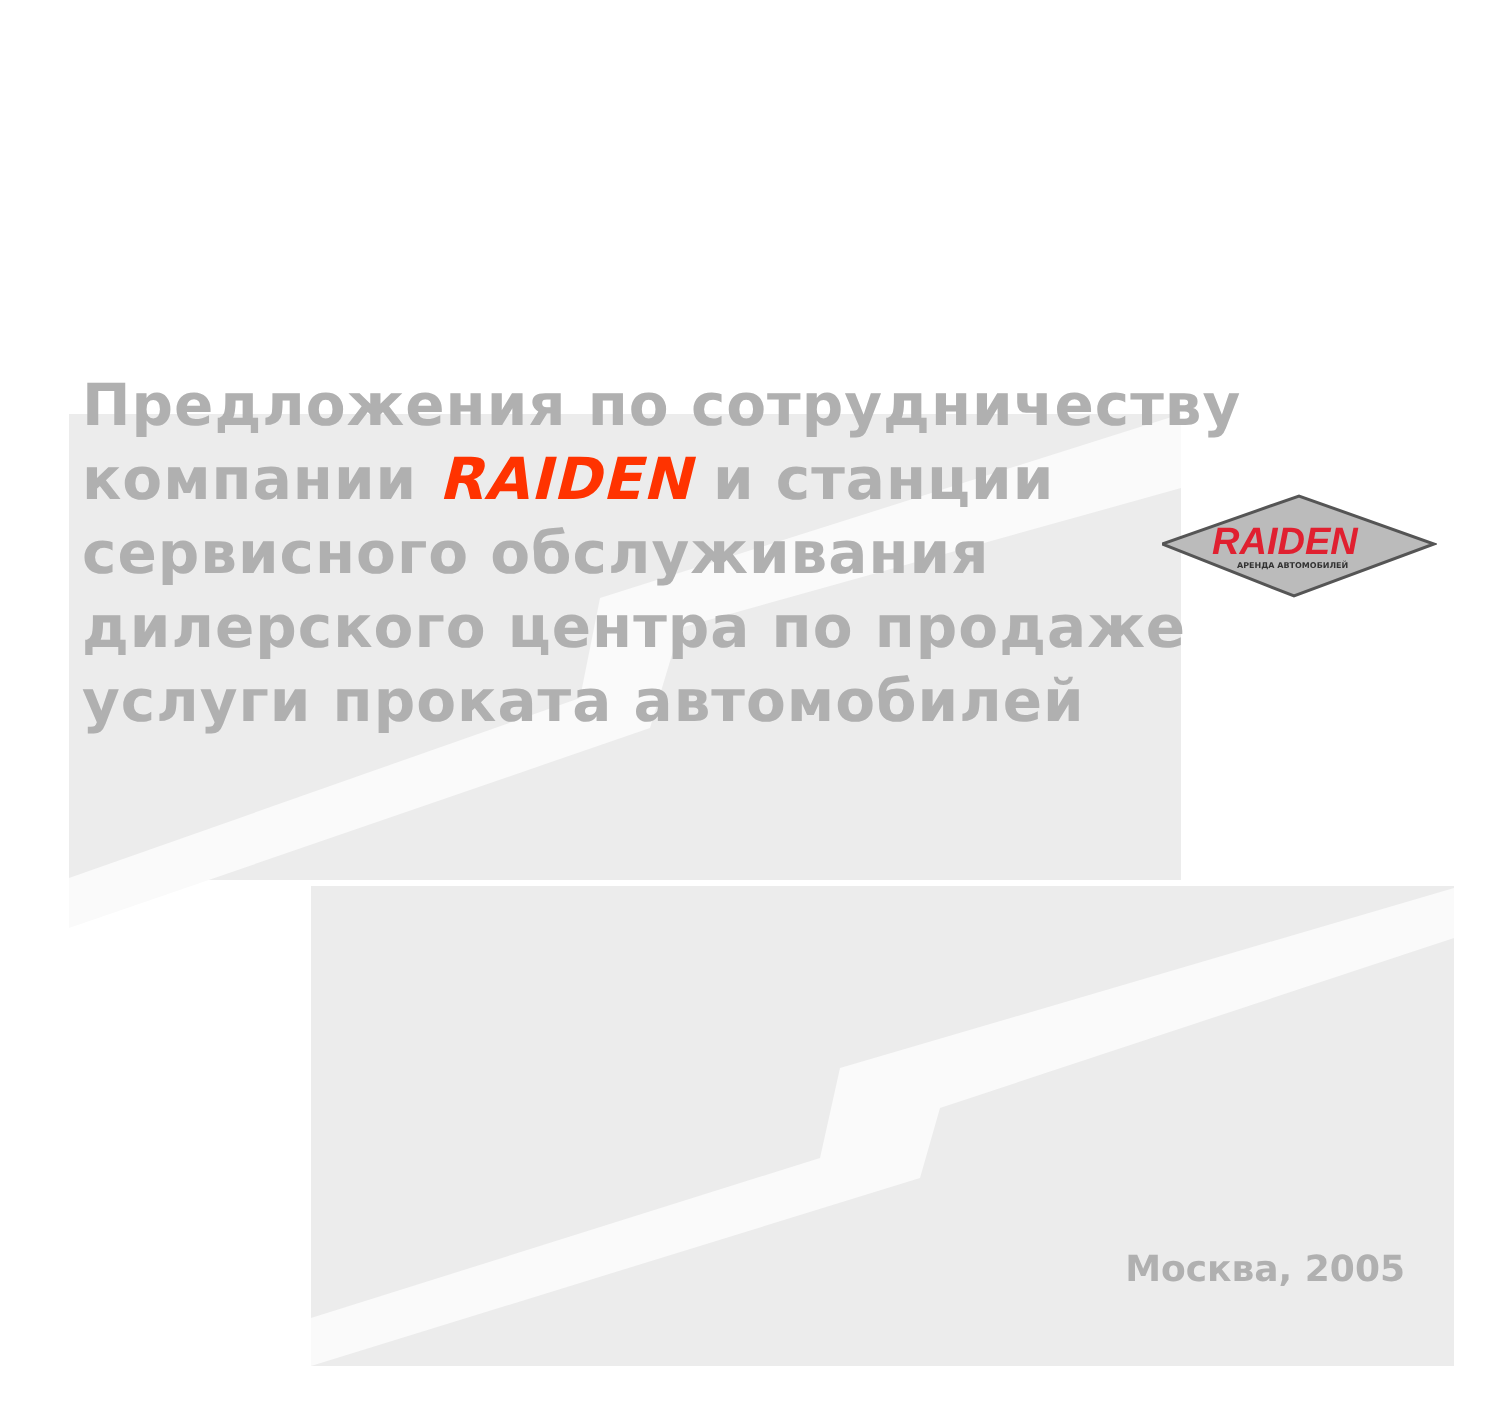RAIDEN
АРЕНДА АВТОМОБИЛЕЙ
Предложения по сотрудничеству
компании RAIDEN и станции
сервисного обслуживания
дилерского центра по продаже
услуги проката автомобилей
Москва, 2005